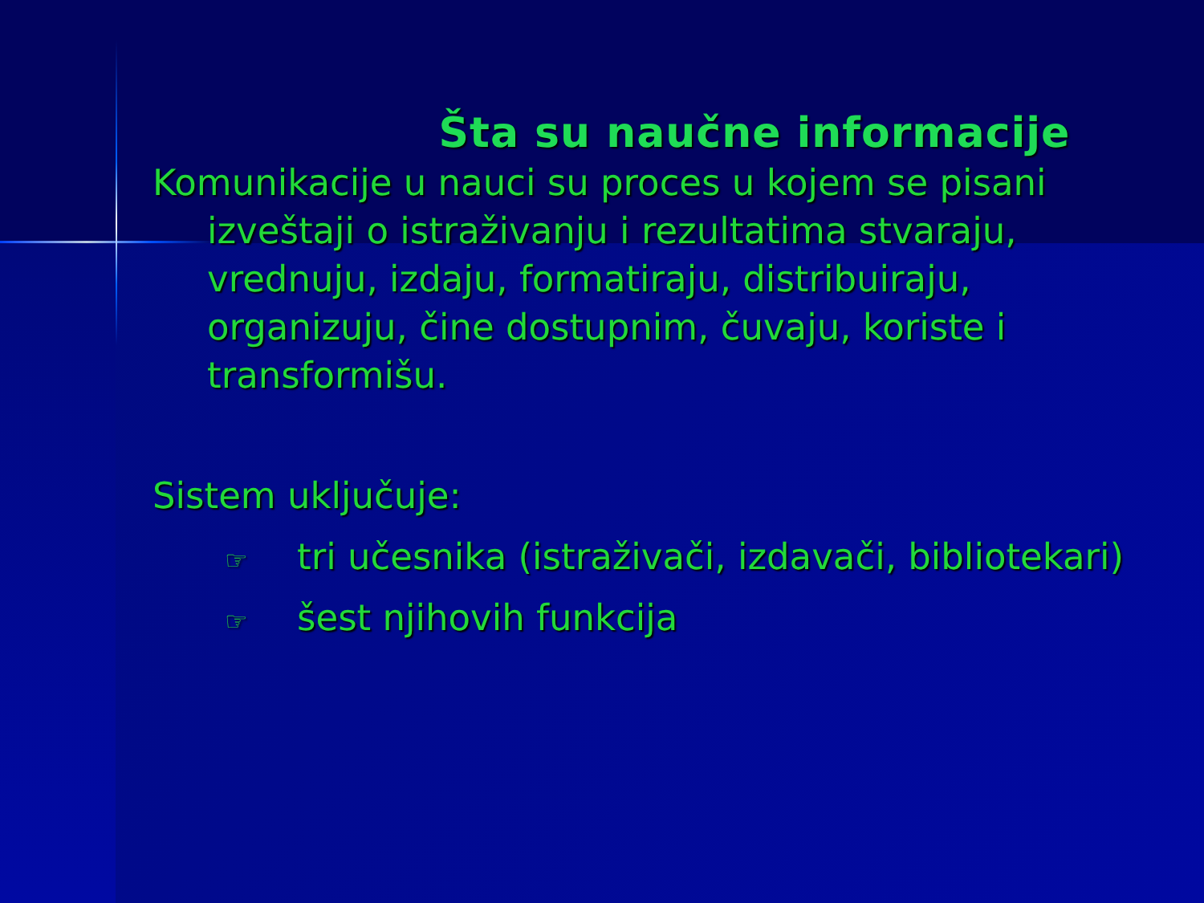Šta su naučne informacije
Komunikacije u nauci su proces u kojem se pisani izveštaji o istraživanju i rezultatima stvaraju, vrednuju, izdaju, formatiraju, distribuiraju, organizuju, čine dostupnim, čuvaju, koriste i transformišu.
Sistem uključuje:
☞ tri učesnika (istraživači, izdavači, bibliotekari)
☞ šest njihovih funkcija